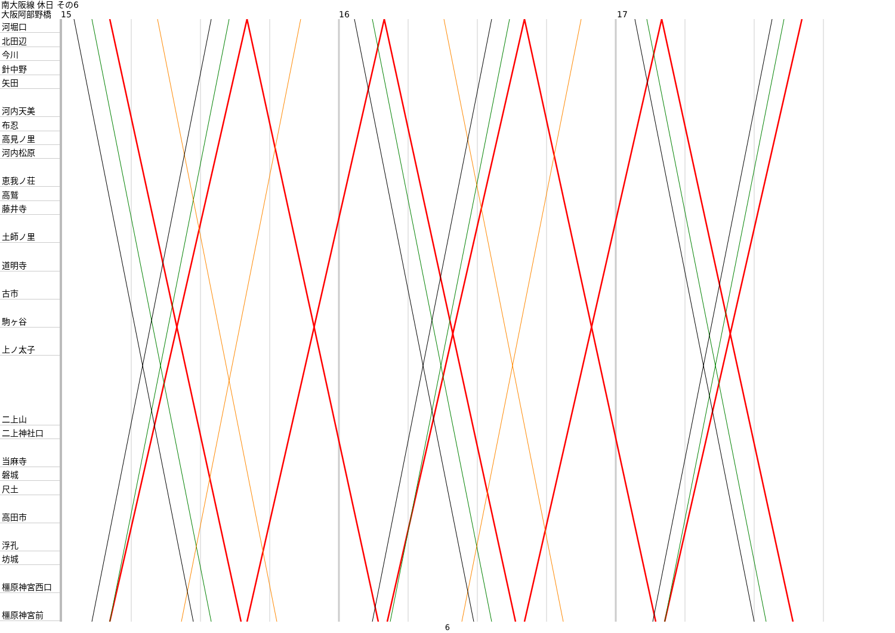南大阪線 休日 その6
大阪阿部野橋 15 16 17
河堀口
北田辺
今川
針中野
矢田
河内天美
布忍
高見ノ里
河内松原
恵我ノ荘
高鷲
藤井寺
土師ノ里
道明寺
古市
駒ヶ谷
上ノ太子
二上山
二上神社口
当麻寺
磐城
尺土
高田市
浮孔
坊城
橿原神宮西口
橿原神宮前
6